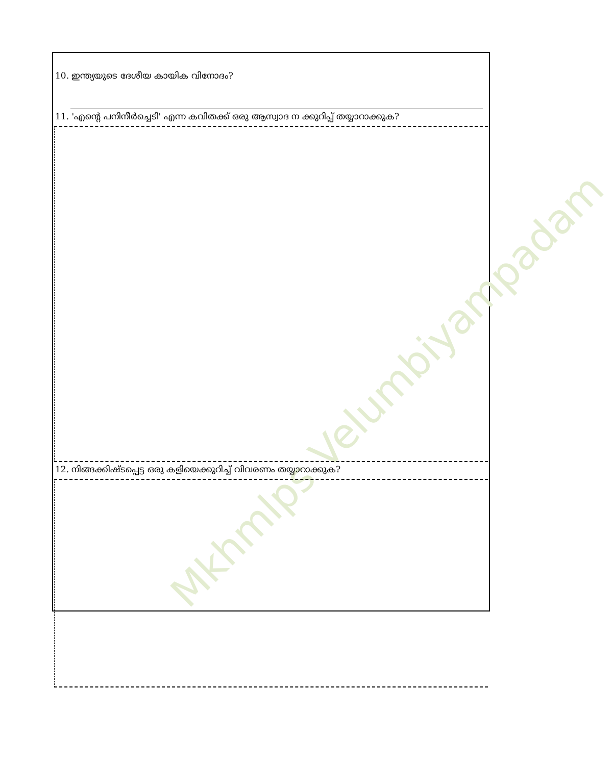Mkhmlps Velumbiyampadam
10. ഇന്ത്യയുടെ ദേശീയ കായിക വിനോദം?
11. 'എന്റെ പനിനീർച്ചെടി' എന്ന കവിതക്ക് ഒരു ആസ്വാദ ന ക്കുറിപ്പ് തയ്യാറാക്കുക?
12. നിങ്ങക്കിഷ്ടപ്പെട്ട ഒരു കളിയെക്കുറിച്ച് വിവരണം തയ്യാറാക്കുക?